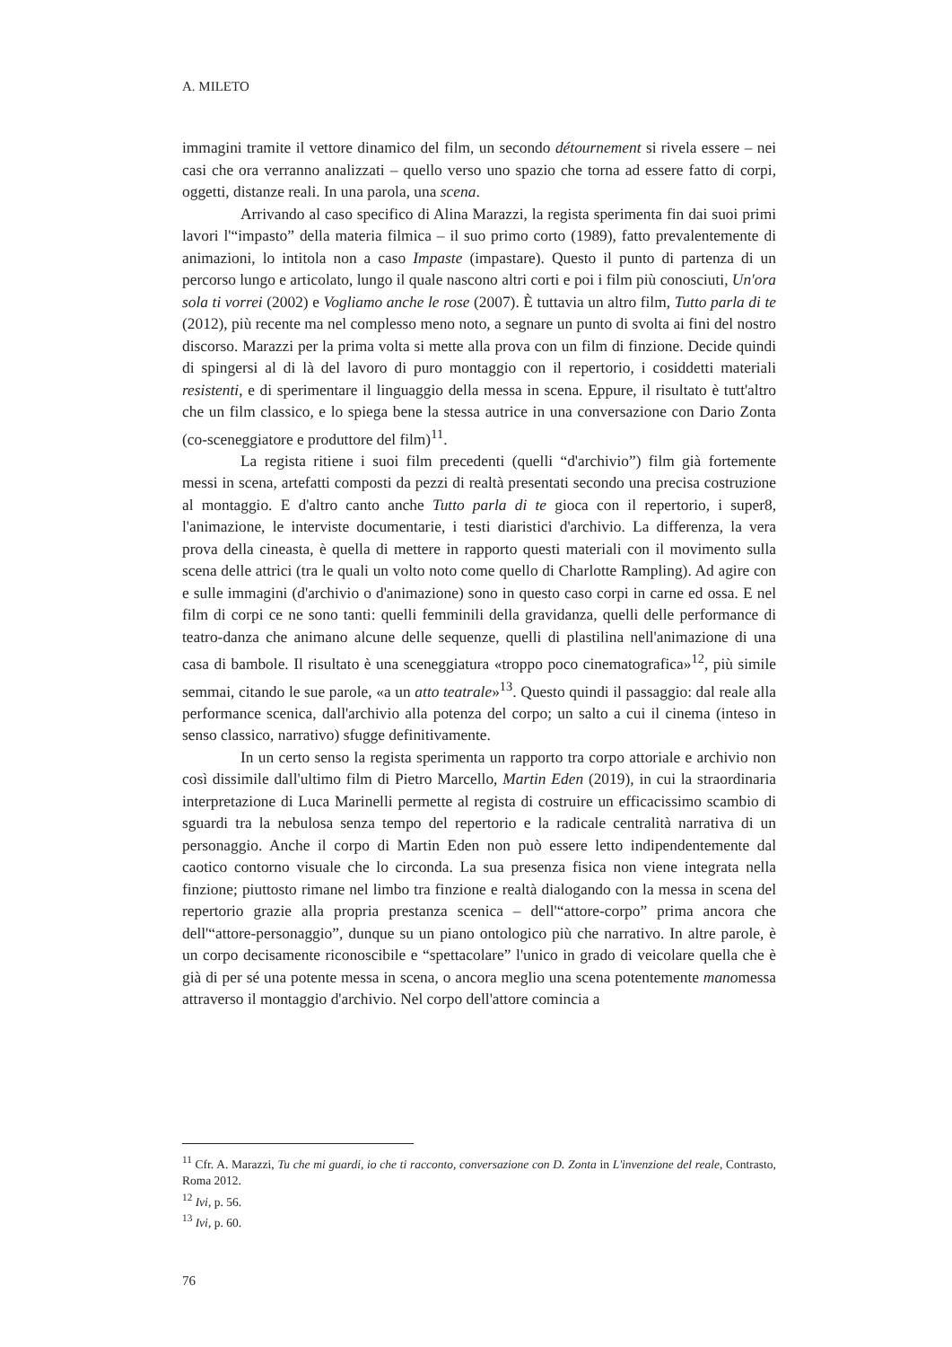A. MILETO
immagini tramite il vettore dinamico del film, un secondo détournement si rivela essere – nei casi che ora verranno analizzati – quello verso uno spazio che torna ad essere fatto di corpi, oggetti, distanze reali. In una parola, una scena.
Arrivando al caso specifico di Alina Marazzi, la regista sperimenta fin dai suoi primi lavori l'“impasto” della materia filmica – il suo primo corto (1989), fatto prevalentemente di animazioni, lo intitola non a caso Impaste (impastare). Questo il punto di partenza di un percorso lungo e articolato, lungo il quale nascono altri corti e poi i film più conosciuti, Un'ora sola ti vorrei (2002) e Vogliamo anche le rose (2007). È tuttavia un altro film, Tutto parla di te (2012), più recente ma nel complesso meno noto, a segnare un punto di svolta ai fini del nostro discorso. Marazzi per la prima volta si mette alla prova con un film di finzione. Decide quindi di spingersi al di là del lavoro di puro montaggio con il repertorio, i cosiddetti materiali resistenti, e di sperimentare il linguaggio della messa in scena. Eppure, il risultato è tutt'altro che un film classico, e lo spiega bene la stessa autrice in una conversazione con Dario Zonta (co-sceneggiatore e produttore del film)<sup>11</sup>.
La regista ritiene i suoi film precedenti (quelli “d'archivio”) film già fortemente messi in scena, artefatti composti da pezzi di realtà presentati secondo una precisa costruzione al montaggio. E d'altro canto anche Tutto parla di te gioca con il repertorio, i super8, l'animazione, le interviste documentarie, i testi diaristici d'archivio. La differenza, la vera prova della cineasta, è quella di mettere in rapporto questi materiali con il movimento sulla scena delle attrici (tra le quali un volto noto come quello di Charlotte Rampling). Ad agire con e sulle immagini (d'archivio o d'animazione) sono in questo caso corpi in carne ed ossa. E nel film di corpi ce ne sono tanti: quelli femminili della gravidanza, quelli delle performance di teatro-danza che animano alcune delle sequenze, quelli di plastilina nell'animazione di una casa di bambole. Il risultato è una sceneggiatura «troppo poco cinematografica»<sup>12</sup>, più simile semmai, citando le sue parole, «a un atto teatrale»<sup>13</sup>. Questo quindi il passaggio: dal reale alla performance scenica, dall'archivio alla potenza del corpo; un salto a cui il cinema (inteso in senso classico, narrativo) sfugge definitivamente.
In un certo senso la regista sperimenta un rapporto tra corpo attoriale e archivio non così dissimile dall'ultimo film di Pietro Marcello, Martin Eden (2019), in cui la straordinaria interpretazione di Luca Marinelli permette al regista di costruire un efficacissimo scambio di sguardi tra la nebulosa senza tempo del repertorio e la radicale centralità narrativa di un personaggio. Anche il corpo di Martin Eden non può essere letto indipendentemente dal caotico contorno visuale che lo circonda. La sua presenza fisica non viene integrata nella finzione; piuttosto rimane nel limbo tra finzione e realtà dialogando con la messa in scena del repertorio grazie alla propria prestanza scenica – dell'“attore-corpo” prima ancora che dell'“attore-personaggio”, dunque su un piano ontologico più che narrativo. In altre parole, è un corpo decisamente riconoscibile e “spettacolare” l'unico in grado di veicolare quella che è già di per sé una potente messa in scena, o ancora meglio una scena potentemente manomessa attraverso il montaggio d'archivio. Nel corpo dell'attore comincia a
<sup>11</sup> Cfr. A. Marazzi, Tu che mi guardi, io che ti racconto, conversazione con D. Zonta in L'invenzione del reale, Contrasto, Roma 2012.
<sup>12</sup> Ivi, p. 56.
<sup>13</sup> Ivi, p. 60.
76